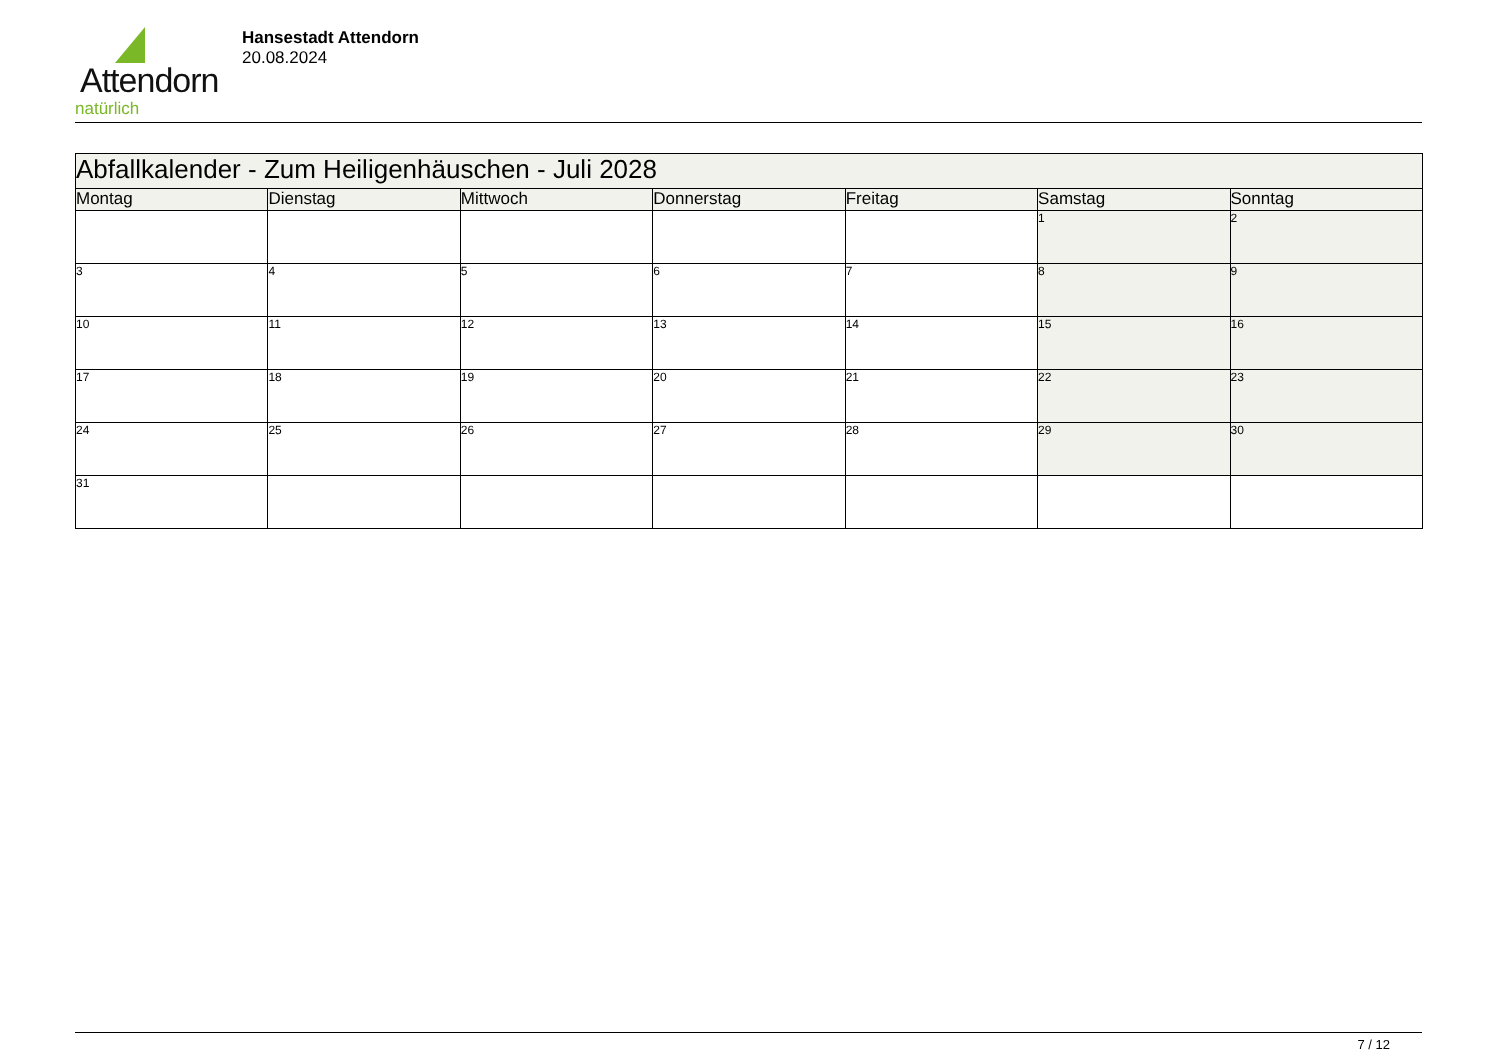Attendorn
natürlich
Hansestadt Attendorn
20.08.2024
| Abfallkalender - Zum Heiligenhäuschen - Juli 2028 | | | | | | |
| Montag | Dienstag | Mittwoch | Donnerstag | Freitag | Samstag | Sonntag |
| | | | | | 1 | 2 |
| 3 | 4 | 5 | 6 | 7 | 8 | 9 |
| 10 | 11 | 12 | 13 | 14 | 15 | 16 |
| 17 | 18 | 19 | 20 | 21 | 22 | 23 |
| 24 | 25 | 26 | 27 | 28 | 29 | 30 |
| 31 | | | | | | |
7 / 12